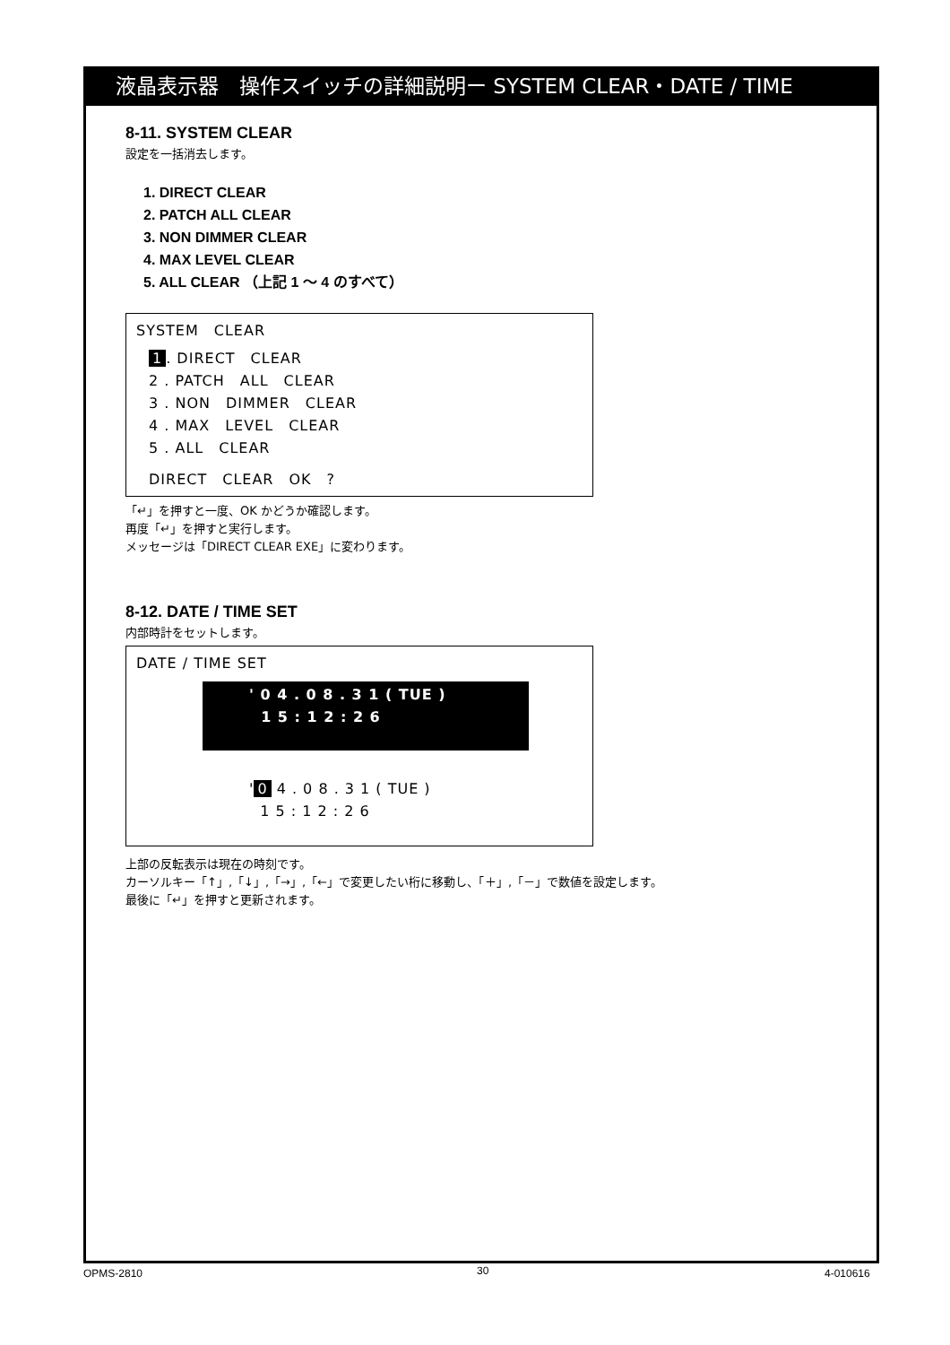液晶表示器　操作スイッチの詳細説明ー SYSTEM CLEAR・DATE / TIME
8-11. SYSTEM CLEAR
設定を一括消去します。
1. DIRECT CLEAR
2. PATCH ALL CLEAR
3. NON DIMMER CLEAR
4. MAX LEVEL CLEAR
5. ALL CLEAR （上記 1 ～ 4 のすべて）
SYSTEM　CLEAR
1. DIRECT　CLEAR
2 . PATCH　ALL　CLEAR
3 . NON　DIMMER　CLEAR
4 . MAX　LEVEL　CLEAR
5 . ALL　CLEAR
DIRECT　CLEAR　OK　?
「↵」を押すと一度、OK かどうか確認します。
再度「↵」を押すと実行します。
メッセージは「DIRECT CLEAR EXE」に変わります。
8-12. DATE / TIME SET
内部時計をセットします。
DATE / TIME SET
' 0 4 . 0 8 . 3 1 ( TUE )
1 5 : 1 2 : 2 6
' 0 4 . 0 8 . 3 1 ( TUE )
1 5 : 1 2 : 2 6
上部の反転表示は現在の時刻です。
カーソルキー「↑」,「↓」,「→」,「←」で変更したい桁に移動し、「＋」,「－」で数値を設定します。
最後に「↵」を押すと更新されます。
OPMS-2810 30 4-010616